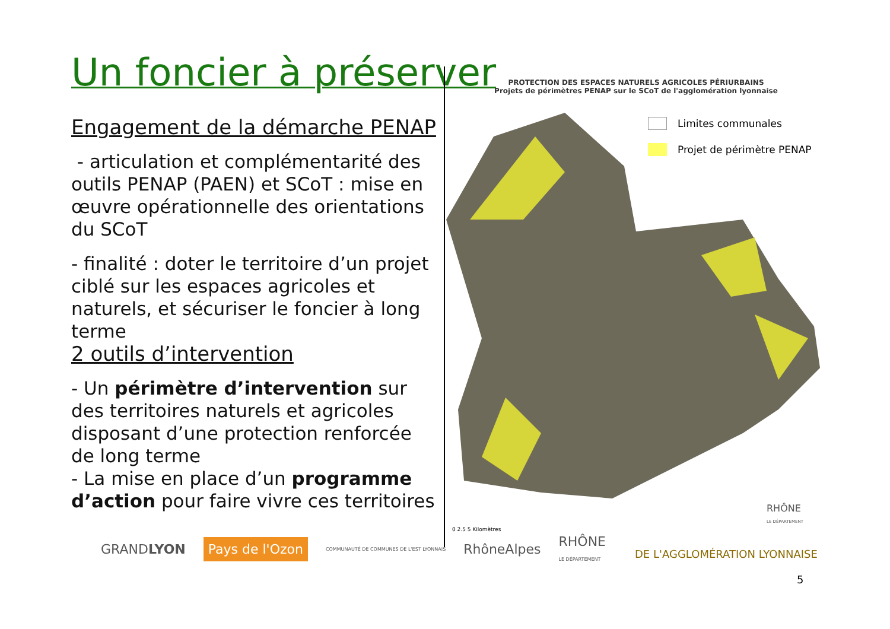Un foncier à préserver
Engagement de la démarche PENAP
- articulation et complémentarité des outils PENAP (PAEN) et SCoT : mise en œuvre opérationnelle des orientations du SCoT
- finalité : doter le territoire d’un projet ciblé sur les espaces agricoles et naturels, et sécuriser le foncier à long terme
2 outils d’intervention
- Un périmètre d’intervention sur des territoires naturels et agricoles disposant d’une protection renforcée de long terme
- La mise en place d’un programme d’action pour faire vivre ces territoires
PROTECTION DES ESPACES NATURELS AGRICOLES PÉRIURBAINS
Projets de périmètres PENAP sur le SCoT de l'agglomération lyonnaise
Limites communales
Projet de périmètre PENAP
0 2.5 5 Kilomètres
RHÔNE
LE DÉPARTEMENT
GRANDLYON Pays de l'Ozon COMMUNAUTÉ DE COMMUNES DE L'EST LYONNAIS RhôneAlpes RHÔNE
LE DÉPARTEMENT
DE L'AGGLOMÉRATION LYONNAISE
5